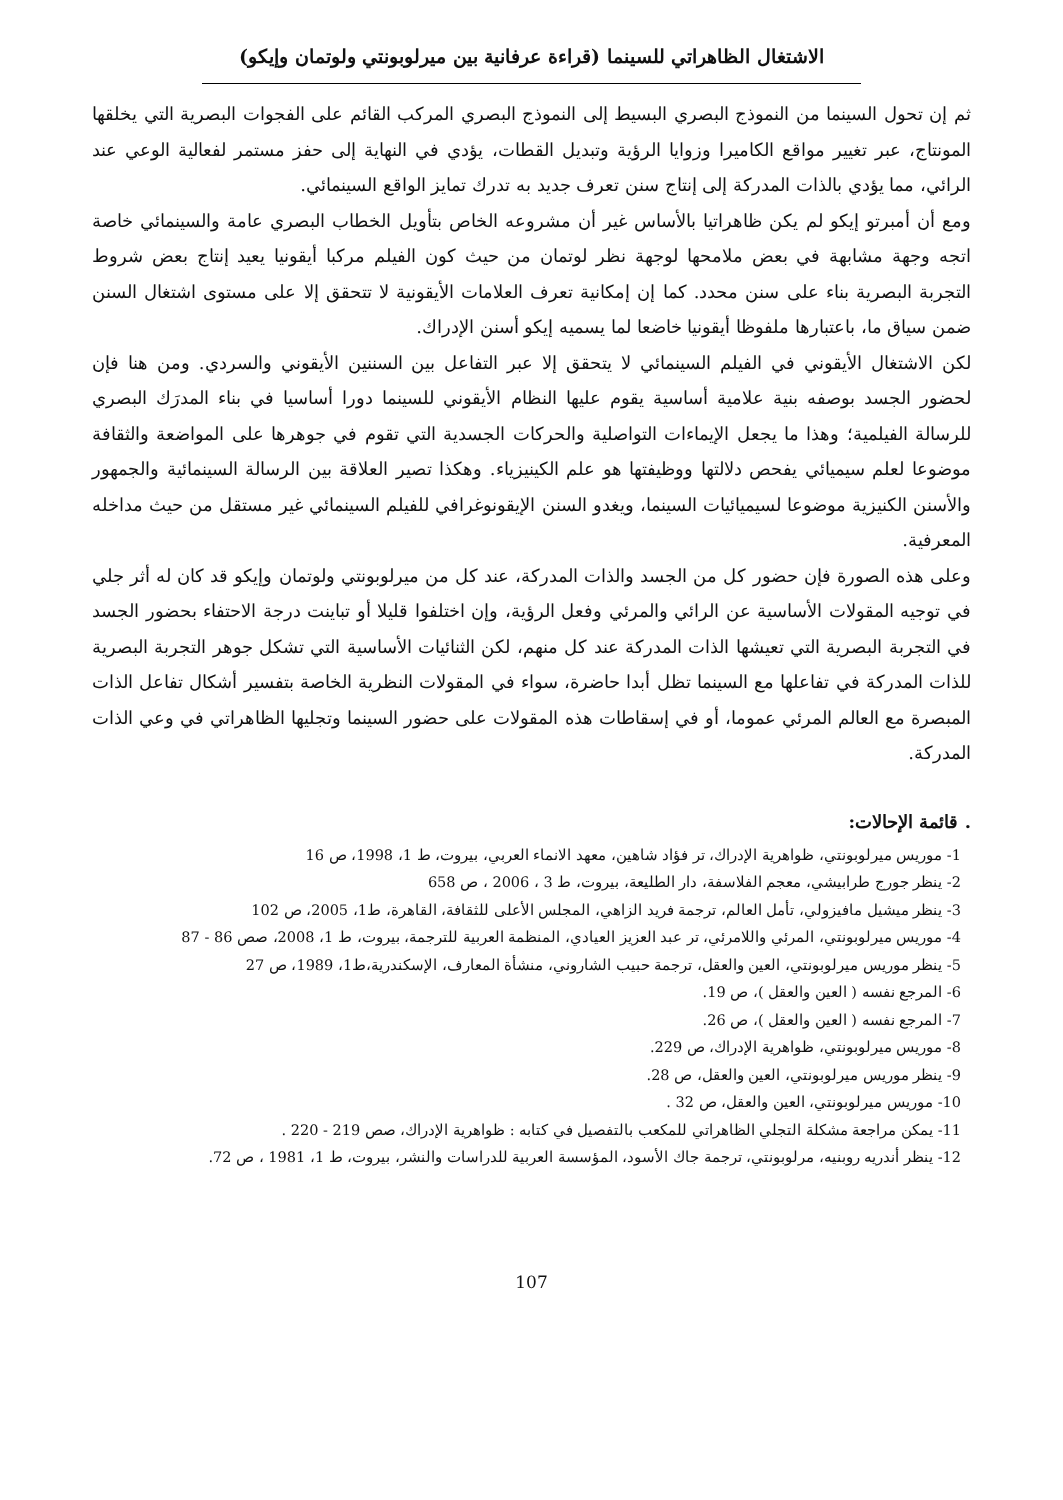الاشتغال الظاهراتي للسينما (قراءة عرفانية بين ميرلوبونتي ولوتمان وإيكو)
ثم إن تحول السينما من النموذج البصري البسيط إلى النموذج البصري المركب القائم على الفجوات البصرية التي يخلقها المونتاج، عبر تغيير مواقع الكاميرا وزوايا الرؤية وتبديل القطات، يؤدي في النهاية إلى حفز مستمر لفعالية الوعي عند الرائي، مما يؤدي بالذات المدركة إلى إنتاج سنن تعرف جديد به تدرك تمايز الواقع السينمائي.
ومع أن أمبرتو إيكو لم يكن ظاهراتيا بالأساس غير أن مشروعه الخاص بتأويل الخطاب البصري عامة والسينمائي خاصة اتجه وجهة مشابهة في بعض ملامحها لوجهة نظر لوتمان من حيث كون الفيلم مركبا أيقونيا يعيد إنتاج بعض شروط التجربة البصرية بناء على سنن محدد. كما إن إمكانية تعرف العلامات الأيقونية لا تتحقق إلا على مستوى اشتغال السنن ضمن سياق ما، باعتبارها ملفوظا أيقونيا خاضعا لما يسميه إيكو أسنن الإدراك.
لكن الاشتغال الأيقوني في الفيلم السينمائي لا يتحقق إلا عبر التفاعل بين السننين الأيقوني والسردي. ومن هنا فإن لحضور الجسد بوصفه بنية علامية أساسية يقوم عليها النظام الأيقوني للسينما دورا أساسيا في بناء المدرَك البصري للرسالة الفيلمية؛ وهذا ما يجعل الإيماءات التواصلية والحركات الجسدية التي تقوم في جوهرها على المواضعة والثقافة موضوعا لعلم سيميائي يفحص دلالتها ووظيفتها هو علم الكينيزياء. وهكذا تصير العلاقة بين الرسالة السينمائية والجمهور والأسنن الكنيزية موضوعا لسيميائيات السينما، ويغدو السنن الإيقونوغرافي للفيلم السينمائي غير مستقل من حيث مداخله المعرفية.
وعلى هذه الصورة فإن حضور كل من الجسد والذات المدركة، عند كل من ميرلوبونتي ولوتمان وإيكو قد كان له أثر جلي في توجيه المقولات الأساسية عن الرائي والمرئي وفعل الرؤية، وإن اختلفوا قليلا أو تباينت درجة الاحتفاء بحضور الجسد في التجربة البصرية التي تعيشها الذات المدركة عند كل منهم، لكن الثنائيات الأساسية التي تشكل جوهر التجربة البصرية للذات المدركة في تفاعلها مع السينما تظل أبدا حاضرة، سواء في المقولات النظرية الخاصة بتفسير أشكال تفاعل الذات المبصرة مع العالم المرئي عموما، أو في إسقاطات هذه المقولات على حضور السينما وتجليها الظاهراتي في وعي الذات المدركة.
. قائمة الإحالات:
1- موريس ميرلوبونتي، ظواهرية الإدراك، تر فؤاد شاهين، معهد الانماء العربي، بيروت، ط 1، 1998، ص 16
2- ينظر جورج طرابيشي، معجم الفلاسفة، دار الطليعة، بيروت، ط 3 ، 2006 ، ص 658
3- ينظر ميشيل مافيزولي، تأمل العالم، ترجمة فريد الزاهي، المجلس الأعلى للثقافة، القاهرة، ط1، 2005، ص 102
4- موريس ميرلوبونتي، المرئي واللامرئي، تر عبد العزيز العيادي، المنظمة العربية للترجمة، بيروت، ط 1، 2008، صص 86 - 87
5- ينظر موريس ميرلوبونتي، العين والعقل، ترجمة حبيب الشاروني، منشأة المعارف، الإسكندرية،ط1، 1989، ص 27
6- المرجع نفسه ( العين والعقل )، ص 19.
7- المرجع نفسه ( العين والعقل )، ص 26.
8- موريس ميرلوبونتي، ظواهرية الإدراك، ص 229.
9- ينظر موريس ميرلوبونتي، العين والعقل، ص 28.
10- موريس ميرلوبونتي، العين والعقل، ص 32 .
11- يمكن مراجعة مشكلة التجلي الظاهراتي للمكعب بالتفصيل في كتابه : ظواهرية الإدراك، صص 219 - 220 .
12- ينظر أندريه روبنيه، مرلوبونتي، ترجمة جاك الأسود، المؤسسة العربية للدراسات والنشر، بيروت، ط 1، 1981 ، ص 72.
107